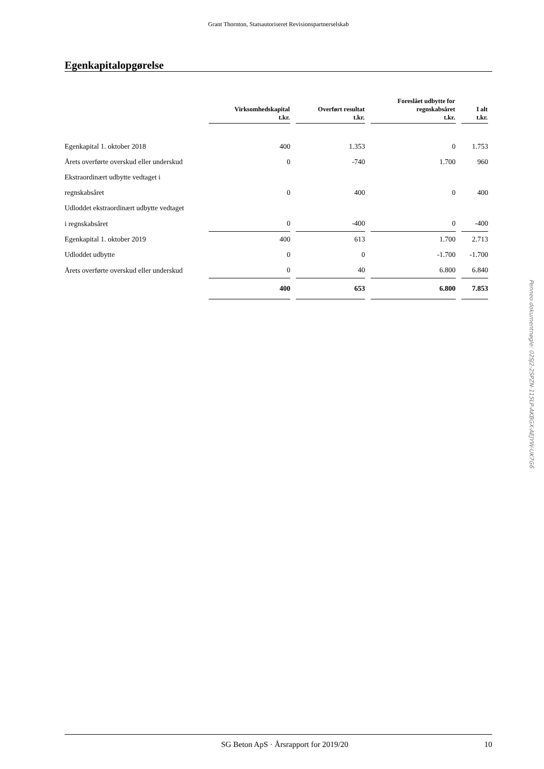Grant Thornton, Statsautoriseret Revisionspartnerselskab
Egenkapitalopgørelse
| | Virksomhedskapital t.kr. | Overført resultat t.kr. | Foreslået udbytte for regnskabsåret t.kr. | I alt t.kr. |
| --- | --- | --- | --- | --- |
| Egenkapital 1. oktober 2018 | 400 | 1.353 | 0 | 1.753 |
| Årets overførte overskud eller underskud | 0 | -740 | 1.700 | 960 |
| Ekstraordinært udbytte vedtaget i | | | | |
| regnskabsåret | 0 | 400 | 0 | 400 |
| Udloddet ekstraordinært udbytte vedtaget | | | | |
| i regnskabsåret | 0 | -400 | 0 | -400 |
| Egenkapital 1. oktober 2019 | 400 | 613 | 1.700 | 2.713 |
| Udloddet udbytte | 0 | 0 | -1.700 | -1.700 |
| Årets overførte overskud eller underskud | 0 | 40 | 6.800 | 6.840 |
| | 400 | 653 | 6.800 | 7.853 |
SG Beton ApS · Årsrapport for 2019/20 10
Penneo dokumentnøgle: 02SJ2-2SPZN-115LP-AKBGX-AEJYW-UK7G6